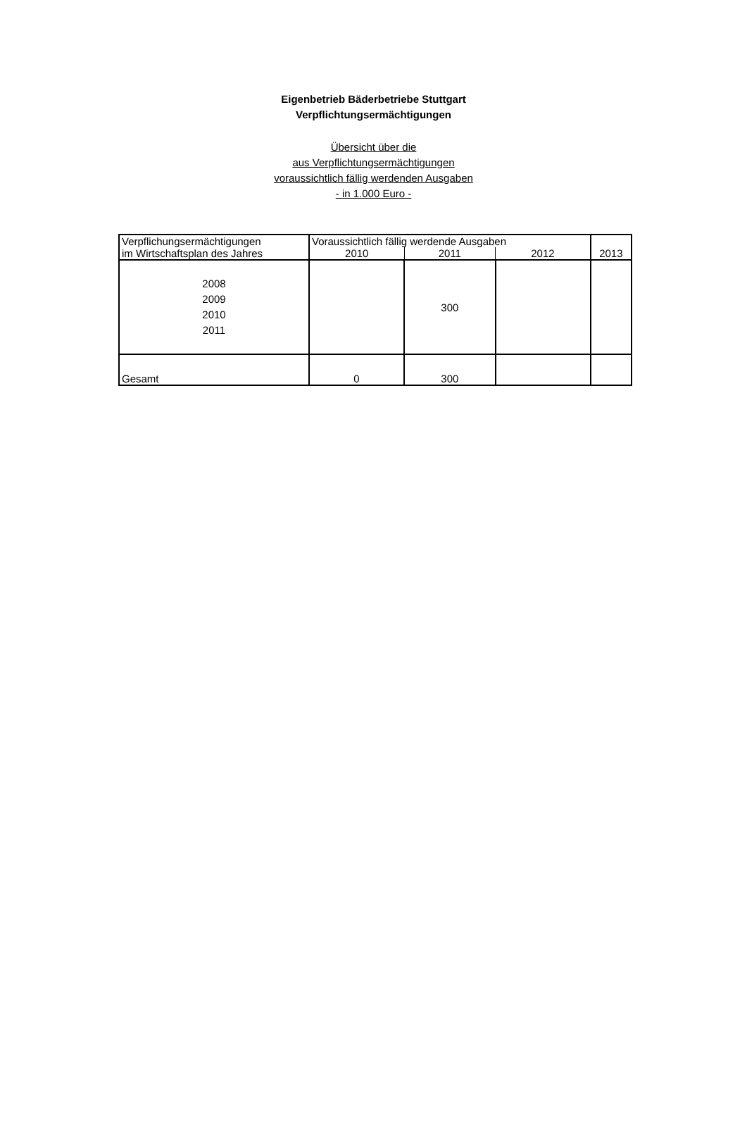Eigenbetrieb Bäderbetriebe Stuttgart
Verpflichtungsermächtigungen
Übersicht über die
aus Verpflichtungsermächtigungen
voraussichtlich fällig werdenden Ausgaben
- in 1.000 Euro -
| Verpflichungsermächtigungen im Wirtschaftsplan des Jahres | Voraussichtlich fällig werdende Ausgaben | | | 2013 |
| --- | --- | --- | --- | --- |
| | 2010 | 2011 | 2012 | |
| 2008 2009 2010 2011 | | 300 | | |
| Gesamt | 0 | 300 | | |